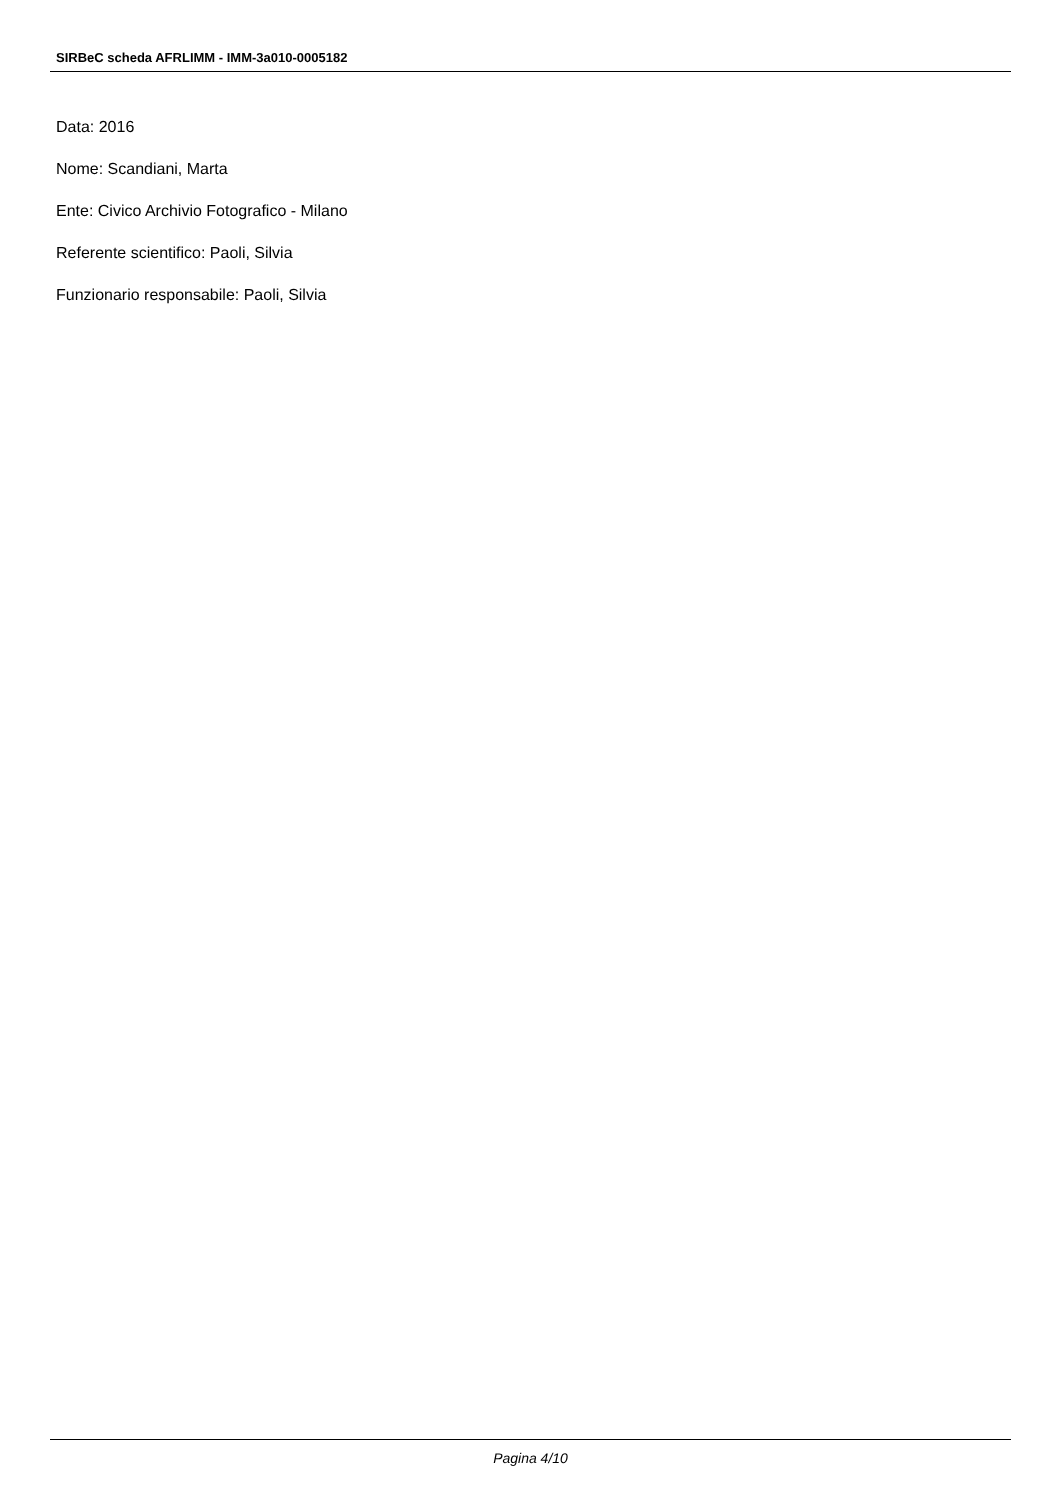SIRBeC scheda AFRLIMM - IMM-3a010-0005182
Data: 2016
Nome: Scandiani, Marta
Ente: Civico Archivio Fotografico - Milano
Referente scientifico: Paoli, Silvia
Funzionario responsabile: Paoli, Silvia
Pagina 4/10